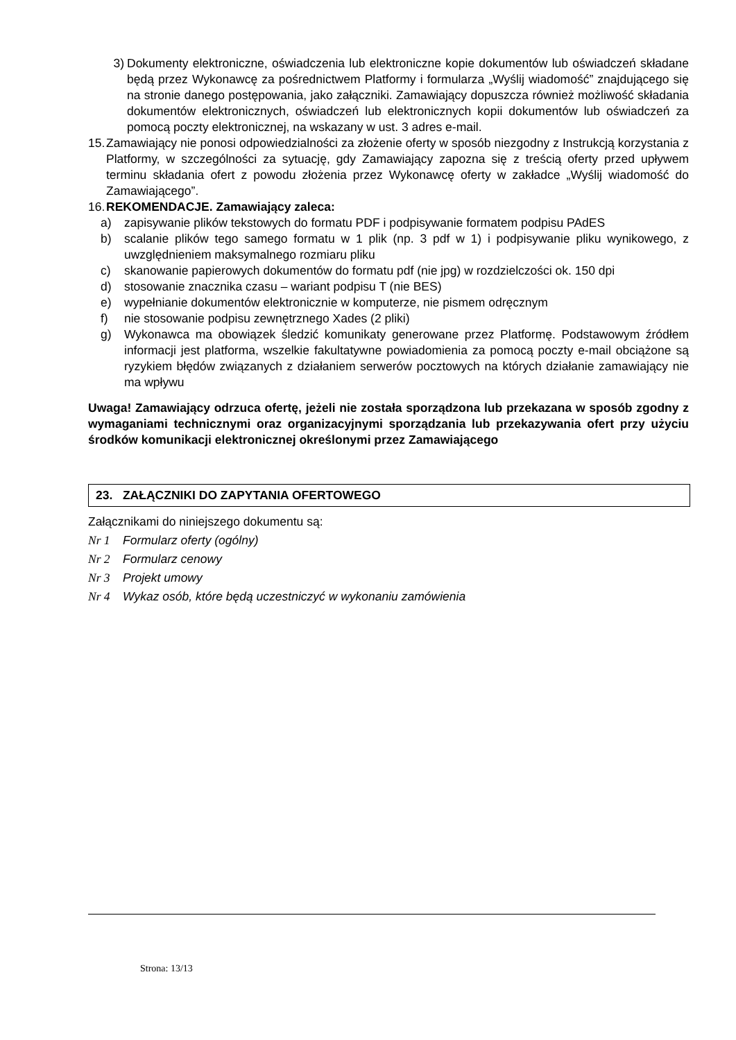3) Dokumenty elektroniczne, oświadczenia lub elektroniczne kopie dokumentów lub oświadczeń składane będą przez Wykonawcę za pośrednictwem Platformy i formularza „Wyślij wiadomość” znajdującego się na stronie danego postępowania, jako załączniki. Zamawiający dopuszcza również możliwość składania dokumentów elektronicznych, oświadczeń lub elektronicznych kopii dokumentów lub oświadczeń za pomocą poczty elektronicznej, na wskazany w ust. 3 adres e-mail.
15. Zamawiający nie ponosi odpowiedzialności za złożenie oferty w sposób niezgodny z Instrukcją korzystania z Platformy, w szczególności za sytuację, gdy Zamawiający zapozna się z treścią oferty przed upływem terminu składania ofert z powodu złożenia przez Wykonawcę oferty w zakładce „Wyślij wiadomość do Zamawiającego”.
16. REKOMENDACJE. Zamawiający zaleca:
a) zapisywanie plików tekstowych do formatu PDF i podpisywanie formatem podpisu PAdES
b) scalanie plików tego samego formatu w 1 plik (np. 3 pdf w 1) i podpisywanie pliku wynikowego, z uwzględnieniem maksymalnego rozmiaru pliku
c) skanowanie papierowych dokumentów do formatu pdf (nie jpg) w rozdzielczości ok. 150 dpi
d) stosowanie znacznika czasu – wariant podpisu T (nie BES)
e) wypełnianie dokumentów elektronicznie w komputerze, nie pismem odręcznym
f) nie stosowanie podpisu zewnętrznego Xades (2 pliki)
g) Wykonawca ma obowiązek śledzić komunikaty generowane przez Platformę. Podstawowym źródłem informacji jest platforma, wszelkie fakultatywne powiadomienia za pomocą poczty e-mail obciążone są ryzykiem błędów związanych z działaniem serwerów pocztowych na których działanie zamawiający nie ma wpływu
Uwaga! Zamawiający odrzuca ofertę, jeżeli nie została sporządzona lub przekazana w sposób zgodny z wymaganiami technicznymi oraz organizacyjnymi sporządzania lub przekazywania ofert przy użyciu środków komunikacji elektronicznej określonymi przez Zamawiającego
23. ZAŁĄCZNIKI DO ZAPYTANIA OFERTOWEGO
Załącznikami do niniejszego dokumentu są:
Nr 1 Formularz oferty (ogólny)
Nr 2 Formularz cenowy
Nr 3 Projekt umowy
Nr 4 Wykaz osób, które będą uczestniczyć w wykonaniu zamówienia
Strona: 13/13